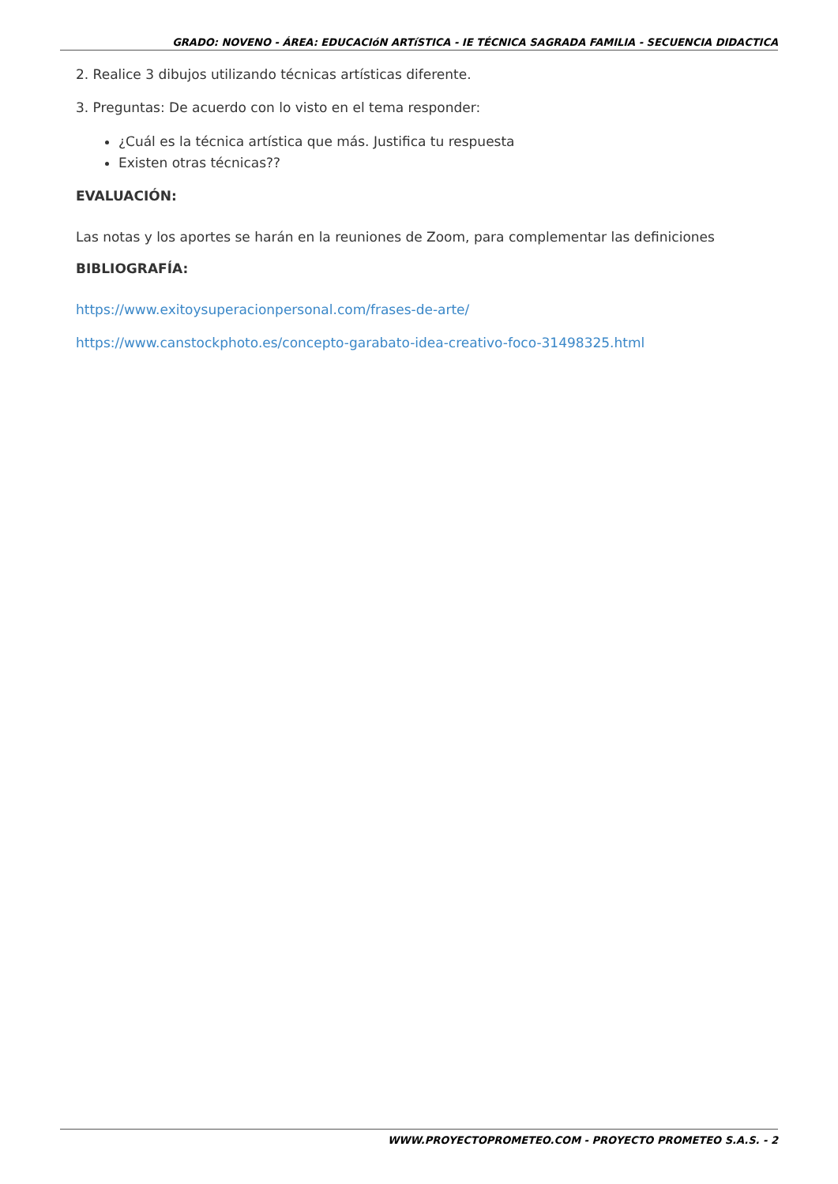GRADO: NOVENO - ÁREA: EDUCACIóN ARTíSTICA - IE TÉCNICA SAGRADA FAMILIA - SECUENCIA DIDACTICA
2. Realice 3 dibujos utilizando técnicas artísticas diferente.
3. Preguntas: De acuerdo con lo visto en el tema responder:
¿Cuál es la técnica artística que más. Justifica tu respuesta
Existen otras técnicas??
EVALUACIÓN:
Las notas y los aportes se harán en la reuniones de Zoom, para complementar las definiciones
BIBLIOGRAFÍA:
https://www.exitoysuperacionpersonal.com/frases-de-arte/
https://www.canstockphoto.es/concepto-garabato-idea-creativo-foco-31498325.html
WWW.PROYECTOPROMETEO.COM - PROYECTO PROMETEO S.A.S. - 2